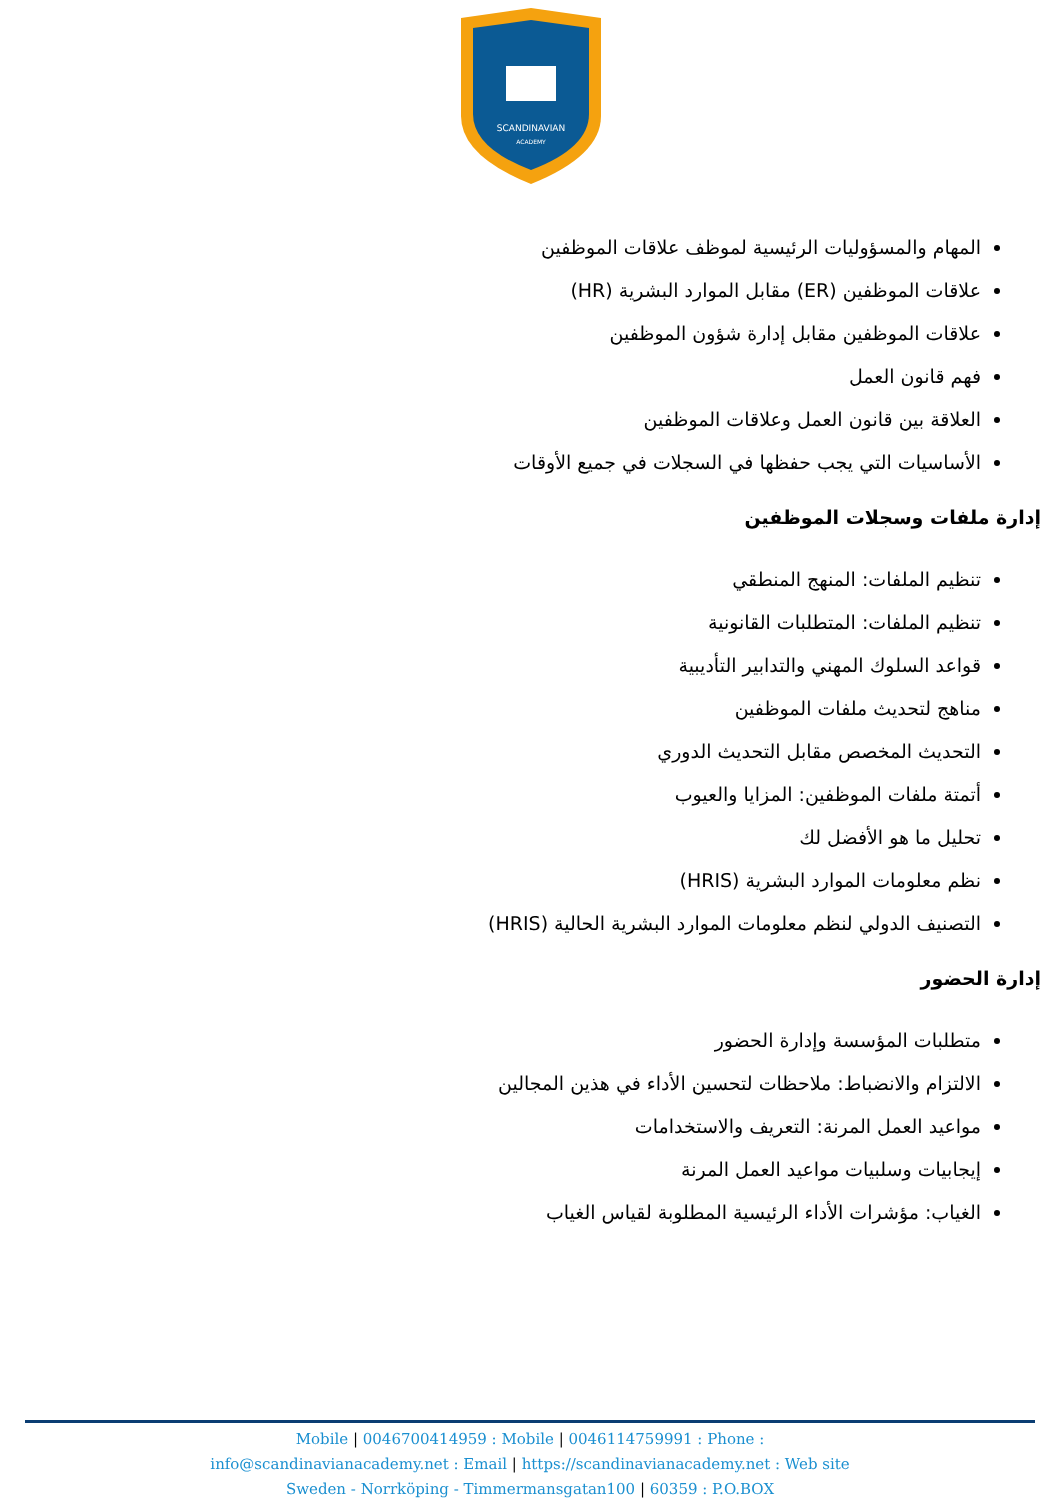SCANDINAVIAN
ACADEMY
المهام والمسؤوليات الرئيسية لموظف علاقات الموظفين
علاقات الموظفين (ER) مقابل الموارد البشرية (HR)
علاقات الموظفين مقابل إدارة شؤون الموظفين
فهم قانون العمل
العلاقة بين قانون العمل وعلاقات الموظفين
الأساسيات التي يجب حفظها في السجلات في جميع الأوقات
إدارة ملفات وسجلات الموظفين
تنظيم الملفات: المنهج المنطقي
تنظيم الملفات: المتطلبات القانونية
قواعد السلوك المهني والتدابير التأديبية
مناهج لتحديث ملفات الموظفين
التحديث المخصص مقابل التحديث الدوري
أتمتة ملفات الموظفين: المزايا والعيوب
تحليل ما هو الأفضل لك
نظم معلومات الموارد البشرية (HRIS)
التصنيف الدولي لنظم معلومات الموارد البشرية الحالية (HRIS)
إدارة الحضور
متطلبات المؤسسة وإدارة الحضور
الالتزام والانضباط: ملاحظات لتحسين الأداء في هذين المجالين
مواعيد العمل المرنة: التعريف والاستخدامات
إيجابيات وسلبيات مواعيد العمل المرنة
الغياب: مؤشرات الأداء الرئيسية المطلوبة لقياس الغياب
Mobile | 0046700414959 : Mobile | 0046114759991 : Phone :
info@scandinavianacademy.net : Email | https://scandinavianacademy.net : Web site
Sweden - Norrköping - Timmermansgatan100 | 60359 : P.O.BOX